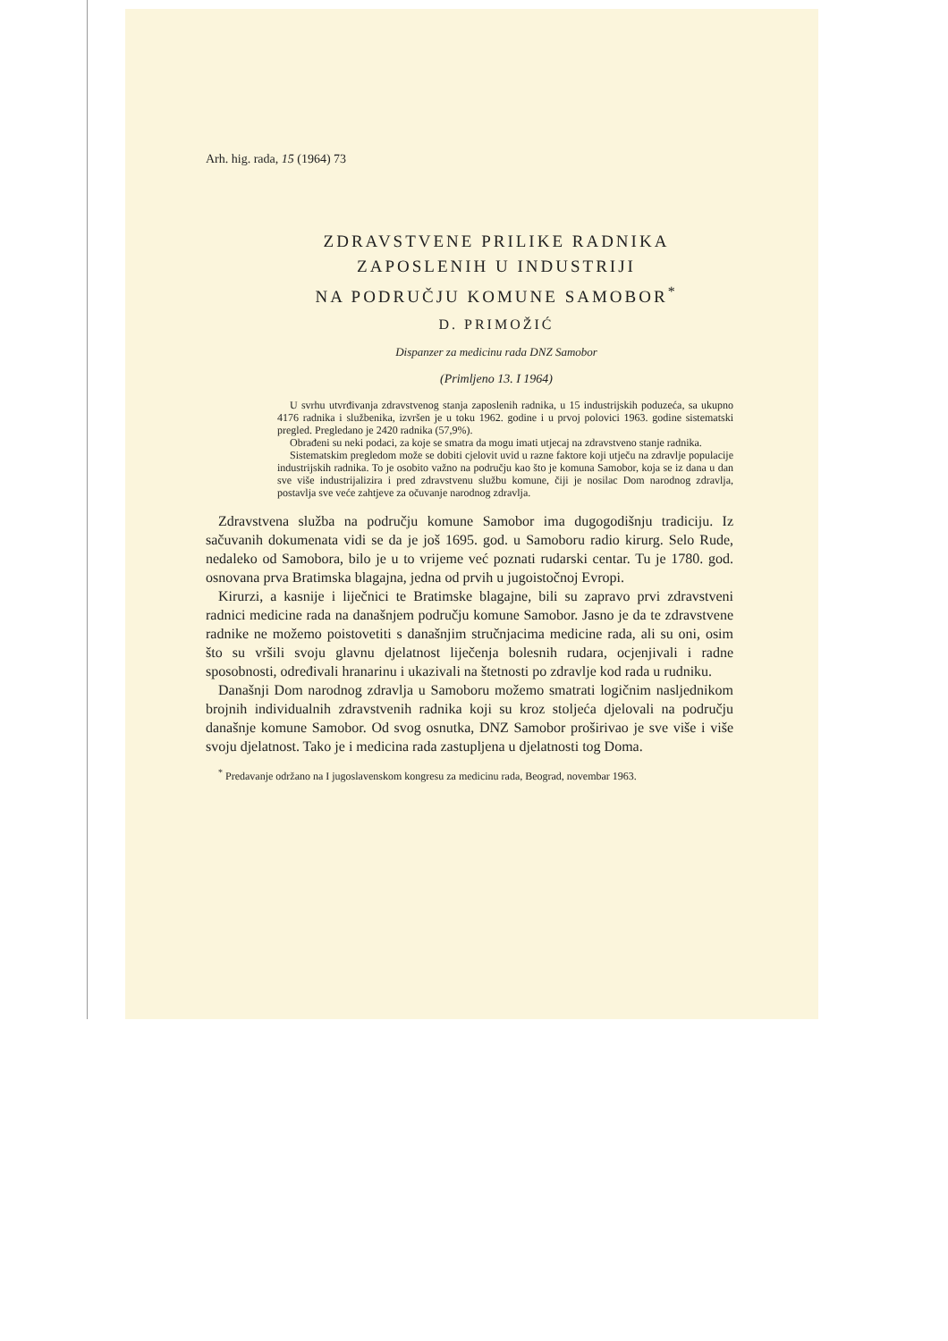Arh. hig. rada, 15 (1964) 73
ZDRAVSTVENE PRILIKE RADNIKA
ZAPOSLENIH U INDUSTRIJI
NA PODRUČJU KOMUNE SAMOBOR<sup>*</sup>
D. PRIMOŽIĆ
Dispanzer za medicinu rada DNZ Samobor
(Primljeno 13. I 1964)
U svrhu utvrđivanja zdravstvenog stanja zaposlenih radnika, u 15 industrijskih poduzeća, sa ukupno 4176 radnika i službenika, izvršen je u toku 1962. godine i u prvoj polovici 1963. godine sistematski pregled. Pregledano je 2420 radnika (57,9%).
Obrađeni su neki podaci, za koje se smatra da mogu imati utjecaj na zdravstveno stanje radnika.
Sistematskim pregledom može se dobiti cjelovit uvid u razne faktore koji utječu na zdravlje populacije industrijskih radnika. To je osobito važno na području kao što je komuna Samobor, koja se iz dana u dan sve više industrijalizira i pred zdravstvenu službu komune, čiji je nosilac Dom narodnog zdravlja, postavlja sve veće zahtjeve za očuvanje narodnog zdravlja.
Zdravstvena služba na području komune Samobor ima dugogodišnju tradiciju. Iz sačuvanih dokumenata vidi se da je još 1695. god. u Samoboru radio kirurg. Selo Rude, nedaleko od Samobora, bilo je u to vrijeme već poznati rudarski centar. Tu je 1780. god. osnovana prva Bratimska blagajna, jedna od prvih u jugoistočnoj Evropi.
Kirurzi, a kasnije i liječnici te Bratimske blagajne, bili su zapravo prvi zdravstveni radnici medicine rada na današnjem području komune Samobor. Jasno je da te zdravstvene radnike ne možemo poistovetiti s današnjim stručnjacima medicine rada, ali su oni, osim što su vršili svoju glavnu djelatnost liječenja bolesnih rudara, ocjenjivali i radne sposobnosti, određivali hranarinu i ukazivali na štetnosti po zdravlje kod rada u rudniku.
Današnji Dom narodnog zdravlja u Samoboru možemo smatrati logičnim nasljednikom brojnih individualnih zdravstvenih radnika koji su kroz stoljeća djelovali na području današnje komune Samobor. Od svog osnutka, DNZ Samobor proširivao je sve više i više svoju djelatnost. Tako je i medicina rada zastupljena u djelatnosti tog Doma.
<sup>*</sup> Predavanje održano na I jugoslavenskom kongresu za medicinu rada, Beograd, novembar 1963.